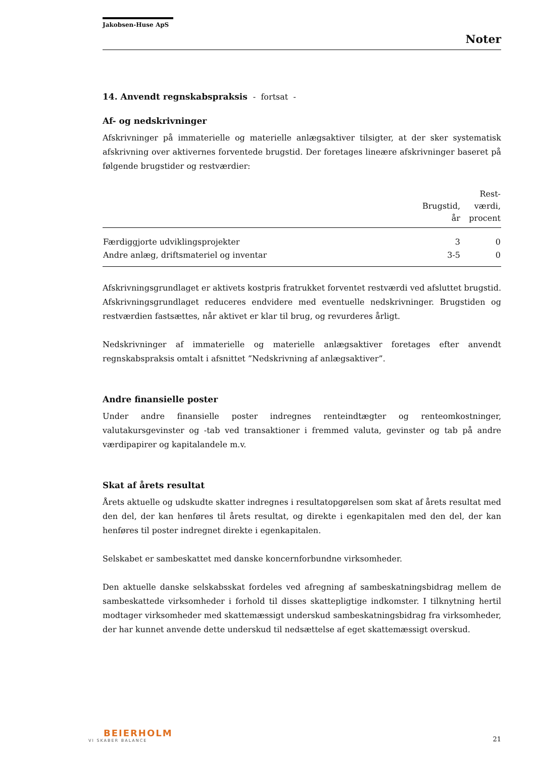Jakobsen-Huse ApS
Noter
14. Anvendt regnskabspraksis - fortsat -
Af- og nedskrivninger
Afskrivninger på immaterielle og materielle anlægsaktiver tilsigter, at der sker systematisk afskrivning over aktivernes forventede brugstid. Der foretages lineære afskrivninger baseret på følgende brugstider og restværdier:
| | Brugstid, år | Rest- værdi, procent |
| --- | --- | --- |
| Færdiggjorte udviklingsprojekter | 3 | 0 |
| Andre anlæg, driftsmateriel og inventar | 3-5 | 0 |
Afskrivningsgrundlaget er aktivets kostpris fratrukket forventet restværdi ved afsluttet brugstid. Afskrivningsgrundlaget reduceres endvidere med eventuelle nedskrivninger. Brugstiden og restværdien fastsættes, når aktivet er klar til brug, og revurderes årligt.
Nedskrivninger af immaterielle og materielle anlægsaktiver foretages efter anvendt regnskabspraksis omtalt i afsnittet ”Nedskrivning af anlægsaktiver”.
Andre finansielle poster
Under andre finansielle poster indregnes renteindtægter og renteomkostninger, valutakursgevinster og -tab ved transaktioner i fremmed valuta, gevinster og tab på andre værdipapirer og kapitalandele m.v.
Skat af årets resultat
Årets aktuelle og udskudte skatter indregnes i resultatopgørelsen som skat af årets resultat med den del, der kan henføres til årets resultat, og direkte i egenkapitalen med den del, der kan henføres til poster indregnet direkte i egenkapitalen.
Selskabet er sambeskattet med danske koncernforbundne virksomheder.
Den aktuelle danske selskabsskat fordeles ved afregning af sambeskatningsbidrag mellem de sambeskattede virksomheder i forhold til disses skattepligtige indkomster. I tilknytning hertil modtager virksomheder med skattemæssigt underskud sambeskatningsbidrag fra virksomheder, der har kunnet anvende dette underskud til nedsættelse af eget skattemæssigt overskud.
BEIERHOLM
VI SKABER BALANCE
21